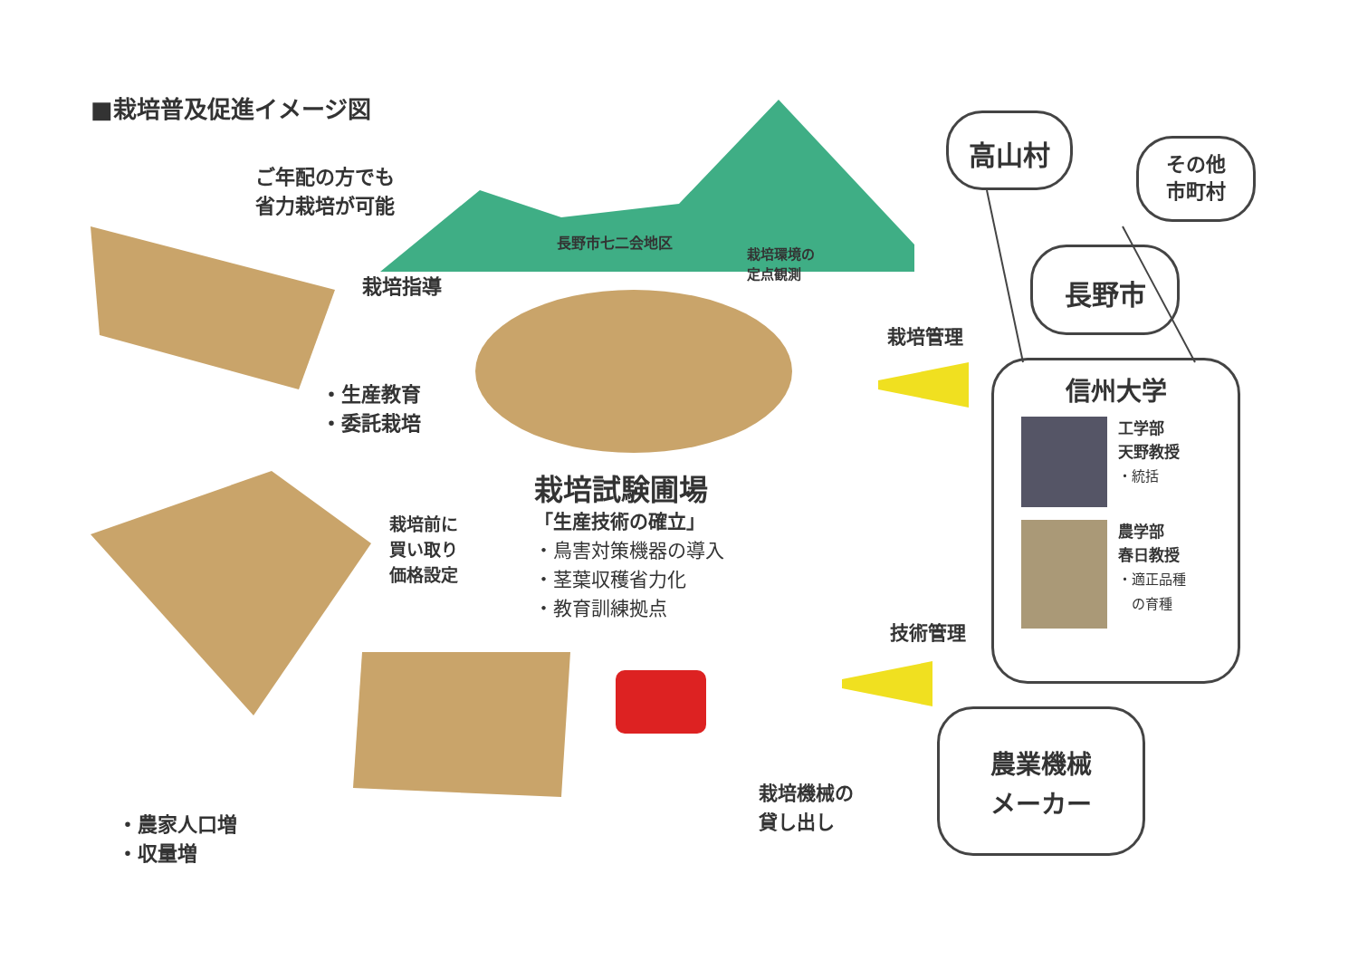■栽培普及促進イメージ図
ご年配の方でも
省力栽培が可能
長野市七二会地区
栽培環境の
定点観測
栽培指導
・生産教育
・委託栽培
栽培前に
買い取り
価格設定
栽培試験圃場
「生産技術の確立」
・鳥害対策機器の導入
・茎葉収穫省力化
・教育訓練拠点
栽培管理
技術管理
栽培機械の
貸し出し
・農家人口増
・収量増
高山村
その他
市町村
長野市
信州大学
工学部
天野教授
・統括
農学部
春日教授
・適正品種
　の育種
農業機械
メーカー